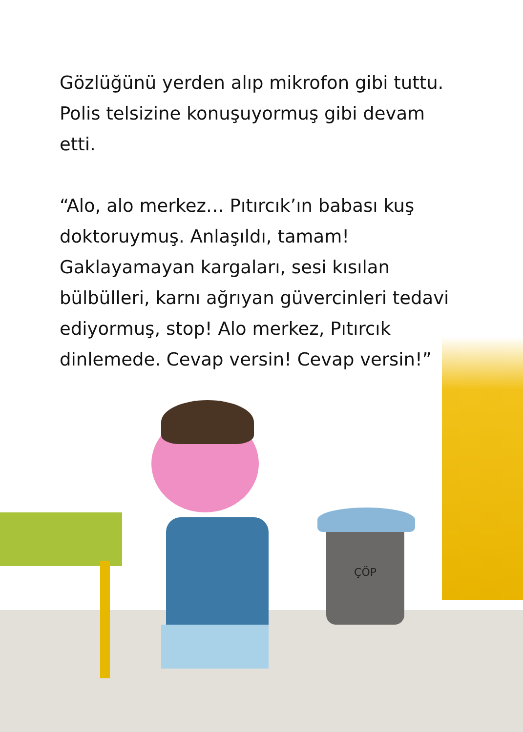ÇÖP
Gözlüğünü yerden alıp mikrofon gibi tuttu. Polis telsizine konuşuyormuş gibi devam etti.
“Alo, alo merkez… Pıtırcık’ın babası kuş doktoruymuş. Anlaşıldı, tamam! Gaklayamayan kargaları, sesi kısılan bülbülleri, karnı ağrıyan güvercinleri tedavi ediyormuş, stop! Alo merkez, Pıtırcık dinlemede. Cevap versin! Cevap versin!”